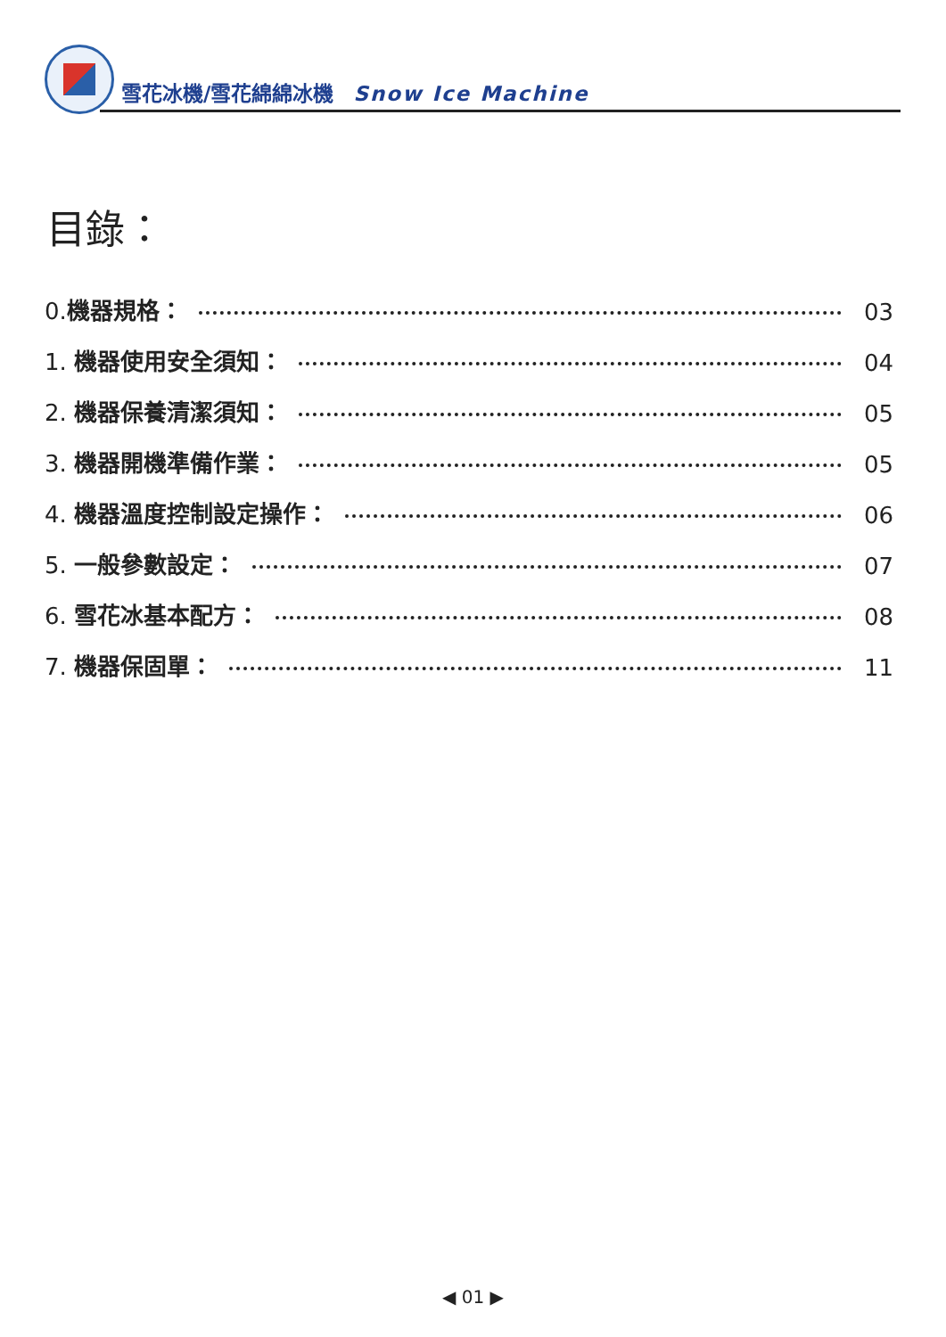雪花冰機/雪花綿綿冰機 Snow Ice Machine
目錄：
0.機器規格： 03
1. 機器使用安全須知： 04
2. 機器保養清潔須知： 05
3. 機器開機準備作業： 05
4. 機器溫度控制設定操作： 06
5. 一般參數設定： 07
6. 雪花冰基本配方： 08
7. 機器保固單： 11
◀ 01 ▶